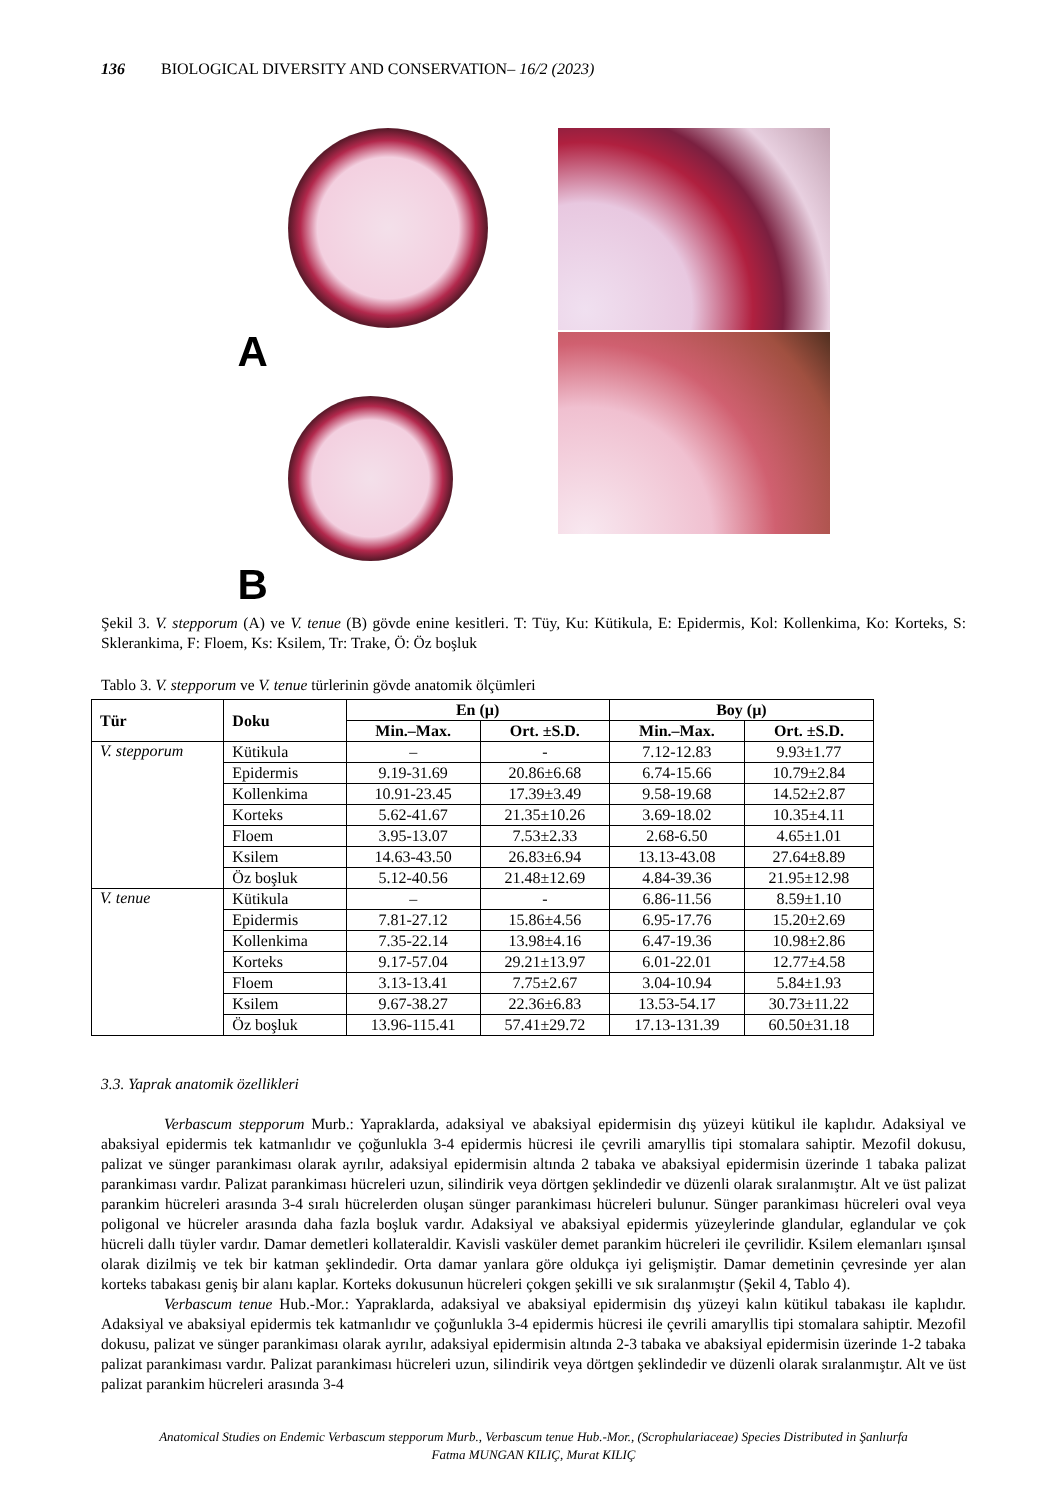136 BIOLOGICAL DIVERSITY AND CONSERVATION– 16/2 (2023)
A
B
Şekil 3. V. stepporum (A) ve V. tenue (B) gövde enine kesitleri. T: Tüy, Ku: Kütikula, E: Epidermis, Kol: Kollenkima, Ko: Korteks, S: Sklerankima, F: Floem, Ks: Ksilem, Tr: Trake, Ö: Öz boşluk
Tablo 3. V. stepporum ve V. tenue türlerinin gövde anatomik ölçümleri
| Tür | Doku | En (µ) | | Boy (µ) | |
| --- | --- | --- | --- | --- | --- |
| | | Min.–Max. | Ort. ±S.D. | Min.–Max. | Ort. ±S.D. |
| V. stepporum | Kütikula | – | - | 7.12-12.83 | 9.93±1.77 |
| | Epidermis | 9.19-31.69 | 20.86±6.68 | 6.74-15.66 | 10.79±2.84 |
| | Kollenkima | 10.91-23.45 | 17.39±3.49 | 9.58-19.68 | 14.52±2.87 |
| | Korteks | 5.62-41.67 | 21.35±10.26 | 3.69-18.02 | 10.35±4.11 |
| | Floem | 3.95-13.07 | 7.53±2.33 | 2.68-6.50 | 4.65±1.01 |
| | Ksilem | 14.63-43.50 | 26.83±6.94 | 13.13-43.08 | 27.64±8.89 |
| | Öz boşluk | 5.12-40.56 | 21.48±12.69 | 4.84-39.36 | 21.95±12.98 |
| V. tenue | Kütikula | – | - | 6.86-11.56 | 8.59±1.10 |
| | Epidermis | 7.81-27.12 | 15.86±4.56 | 6.95-17.76 | 15.20±2.69 |
| | Kollenkima | 7.35-22.14 | 13.98±4.16 | 6.47-19.36 | 10.98±2.86 |
| | Korteks | 9.17-57.04 | 29.21±13.97 | 6.01-22.01 | 12.77±4.58 |
| | Floem | 3.13-13.41 | 7.75±2.67 | 3.04-10.94 | 5.84±1.93 |
| | Ksilem | 9.67-38.27 | 22.36±6.83 | 13.53-54.17 | 30.73±11.22 |
| | Öz boşluk | 13.96-115.41 | 57.41±29.72 | 17.13-131.39 | 60.50±31.18 |
3.3. Yaprak anatomik özellikleri
Verbascum stepporum Murb.: Yapraklarda, adaksiyal ve abaksiyal epidermisin dış yüzeyi kütikul ile kaplıdır. Adaksiyal ve abaksiyal epidermis tek katmanlıdır ve çoğunlukla 3-4 epidermis hücresi ile çevrili amaryllis tipi stomalara sahiptir. Mezofil dokusu, palizat ve sünger parankiması olarak ayrılır, adaksiyal epidermisin altında 2 tabaka ve abaksiyal epidermisin üzerinde 1 tabaka palizat parankiması vardır. Palizat parankiması hücreleri uzun, silindirik veya dörtgen şeklindedir ve düzenli olarak sıralanmıştır. Alt ve üst palizat parankim hücreleri arasında 3-4 sıralı hücrelerden oluşan sünger parankiması hücreleri bulunur. Sünger parankiması hücreleri oval veya poligonal ve hücreler arasında daha fazla boşluk vardır. Adaksiyal ve abaksiyal epidermis yüzeylerinde glandular, eglandular ve çok hücreli dallı tüyler vardır. Damar demetleri kollateraldir. Kavisli vasküler demet parankim hücreleri ile çevrilidir. Ksilem elemanları ışınsal olarak dizilmiş ve tek bir katman şeklindedir. Orta damar yanlara göre oldukça iyi gelişmiştir. Damar demetinin çevresinde yer alan korteks tabakası geniş bir alanı kaplar. Korteks dokusunun hücreleri çokgen şekilli ve sık sıralanmıştır (Şekil 4, Tablo 4).
Verbascum tenue Hub.-Mor.: Yapraklarda, adaksiyal ve abaksiyal epidermisin dış yüzeyi kalın kütikul tabakası ile kaplıdır. Adaksiyal ve abaksiyal epidermis tek katmanlıdır ve çoğunlukla 3-4 epidermis hücresi ile çevrili amaryllis tipi stomalara sahiptir. Mezofil dokusu, palizat ve sünger parankiması olarak ayrılır, adaksiyal epidermisin altında 2-3 tabaka ve abaksiyal epidermisin üzerinde 1-2 tabaka palizat parankiması vardır. Palizat parankiması hücreleri uzun, silindirik veya dörtgen şeklindedir ve düzenli olarak sıralanmıştır. Alt ve üst palizat parankim hücreleri arasında 3-4
Anatomical Studies on Endemic Verbascum stepporum Murb., Verbascum tenue Hub.-Mor., (Scrophulariaceae) Species Distributed in Şanlıurfa
Fatma MUNGAN KILIÇ, Murat KILIÇ